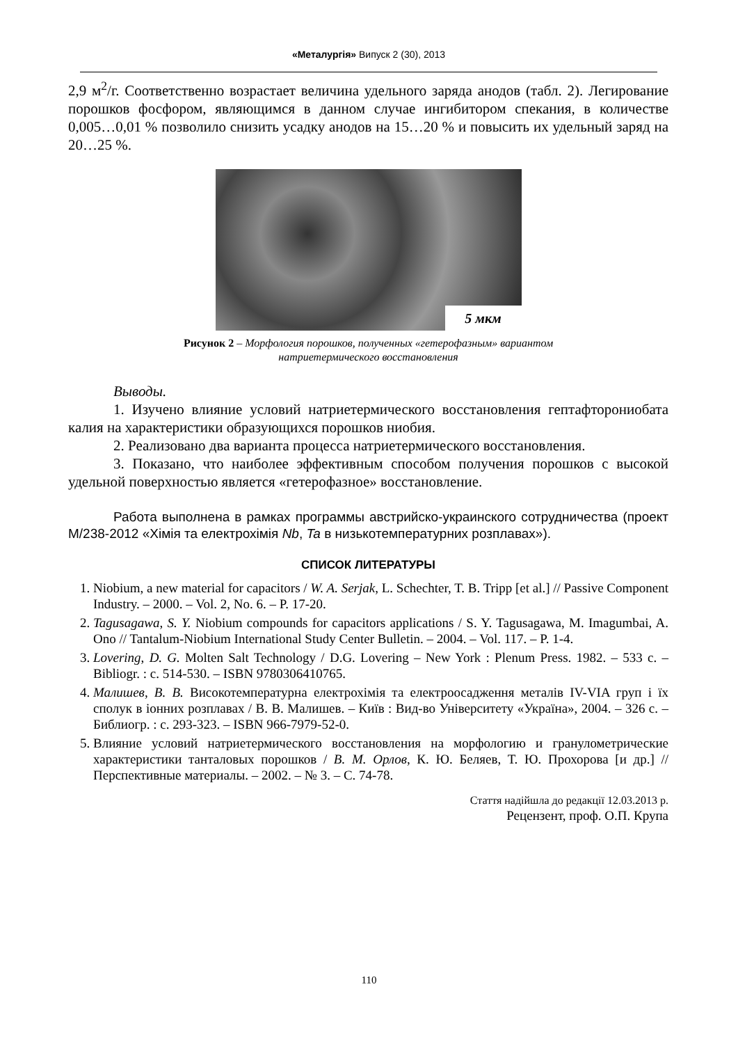«Металургія» Випуск 2 (30), 2013
2,9 м<sup>2</sup>/г. Соответственно возрастает величина удельного заряда анодов (табл. 2). Легирование порошков фосфором, являющимся в данном случае ингибитором спекания, в количестве 0,005…0,01 % позволило снизить усадку анодов на 15…20 % и повысить их удельный заряд на 20…25 %.
5 мкм
Рисунок 2 – Морфология порошков, полученных «гетерофазным» вариантом
натриетермического восстановления
Выводы.
1. Изучено влияние условий натриетермического восстановления гептафторониобата калия на характеристики образующихся порошков ниобия.
2. Реализовано два варианта процесса натриетермического восстановления.
3. Показано, что наиболее эффективным способом получения порошков с высокой удельной поверхностью является «гетерофазное» восстановление.
Работа выполнена в рамках программы австрийско-украинского сотрудничества (проект М/238-2012 «Хімія та електрохімія Nb, Ta в низькотемпературних розплавах»).
СПИСОК ЛИТЕРАТУРЫ
1. Niobium, a new material for capacitors / W. A. Serjak, L. Schechter, T. B. Tripp [et al.] // Passive Component Industry. – 2000. – Vol. 2, No. 6. – P. 17-20.
2. Tagusagawa, S. Y. Niobium compounds for capacitors applications / S. Y. Tagusagawa, M. Imagumbai, A. Ono // Tantalum-Niobium International Study Center Bulletin. – 2004. – Vol. 117. – P. 1-4.
3. Lovering, D. G. Molten Salt Technology / D.G. Lovering – New York : Plenum Press. 1982. – 533 c. – Bibliogr. : c. 514-530. – ISBN 9780306410765.
4. Малишев, В. В. Високотемпературна електрохімія та електроосадження металів IV-VIA груп і їх сполук в іонних розплавах / В. В. Малишев. – Київ : Вид-во Університету «Україна», 2004. – 326 с. – Библиогр. : с. 293-323. – ISBN 966-7979-52-0.
5. Влияние условий натриетермического восстановления на морфологию и гранулометрические характеристики танталовых порошков / В. М. Орлов, К. Ю. Беляев, Т. Ю. Прохорова [и др.] // Перспективные материалы. – 2002. – № 3. – С. 74-78.
Стаття надійшла до редакції 12.03.2013 р.
Рецензент, проф. О.П. Крупа
110